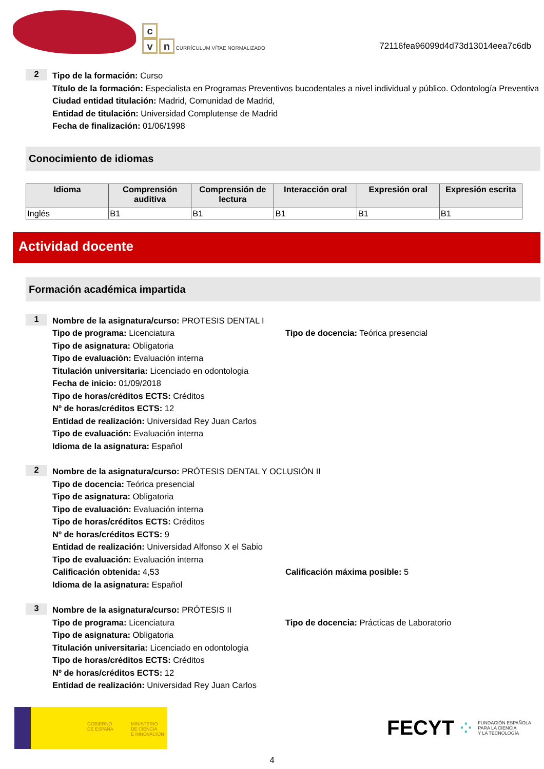c
v n CURRÍCULUM VÍTAE NORMALIZADO
72116fea96099d4d73d13014eea7c6db
2
Tipo de la formación: Curso
Título de la formación: Especialista en Programas Preventivos bucodentales a nivel individual y público. Odontología Preventiva
Ciudad entidad titulación: Madrid, Comunidad de Madrid,
Entidad de titulación: Universidad Complutense de Madrid
Fecha de finalización: 01/06/1998
Conocimiento de idiomas
| Idioma | Comprensión auditiva | Comprensión de lectura | Interacción oral | Expresión oral | Expresión escrita |
| --- | --- | --- | --- | --- | --- |
| Inglés | B1 | B1 | B1 | B1 | B1 |
Actividad docente
Formación académica impartida
1
Nombre de la asignatura/curso: PROTESIS DENTAL I
Tipo de programa: Licenciatura Tipo de docencia: Teórica presencial
Tipo de asignatura: Obligatoria
Tipo de evaluación: Evaluación interna
Titulación universitaria: Licenciado en odontologia
Fecha de inicio: 01/09/2018
Tipo de horas/créditos ECTS: Créditos
Nº de horas/créditos ECTS: 12
Entidad de realización: Universidad Rey Juan Carlos
Tipo de evaluación: Evaluación interna
Idioma de la asignatura: Español
2
Nombre de la asignatura/curso: PRÓTESIS DENTAL Y OCLUSIÓN II
Tipo de docencia: Teórica presencial
Tipo de asignatura: Obligatoria
Tipo de evaluación: Evaluación interna
Tipo de horas/créditos ECTS: Créditos
Nº de horas/créditos ECTS: 9
Entidad de realización: Universidad Alfonso X el Sabio
Tipo de evaluación: Evaluación interna
Calificación obtenida: 4,53 Calificación máxima posible: 5
Idioma de la asignatura: Español
3
Nombre de la asignatura/curso: PRÓTESIS II
Tipo de programa: Licenciatura Tipo de docencia: Prácticas de Laboratorio
Tipo de asignatura: Obligatoria
Titulación universitaria: Licenciado en odontologia
Tipo de horas/créditos ECTS: Créditos
Nº de horas/créditos ECTS: 12
Entidad de realización: Universidad Rey Juan Carlos
GOBIERNO
DE ESPAÑA
MINISTERIO
DE CIENCIA
E INNOVACIÓN
FECYT ⁘ FUNDACIÓN ESPAÑOLA
PARA LA CIENCIA
Y LA TECNOLOGÍA
4